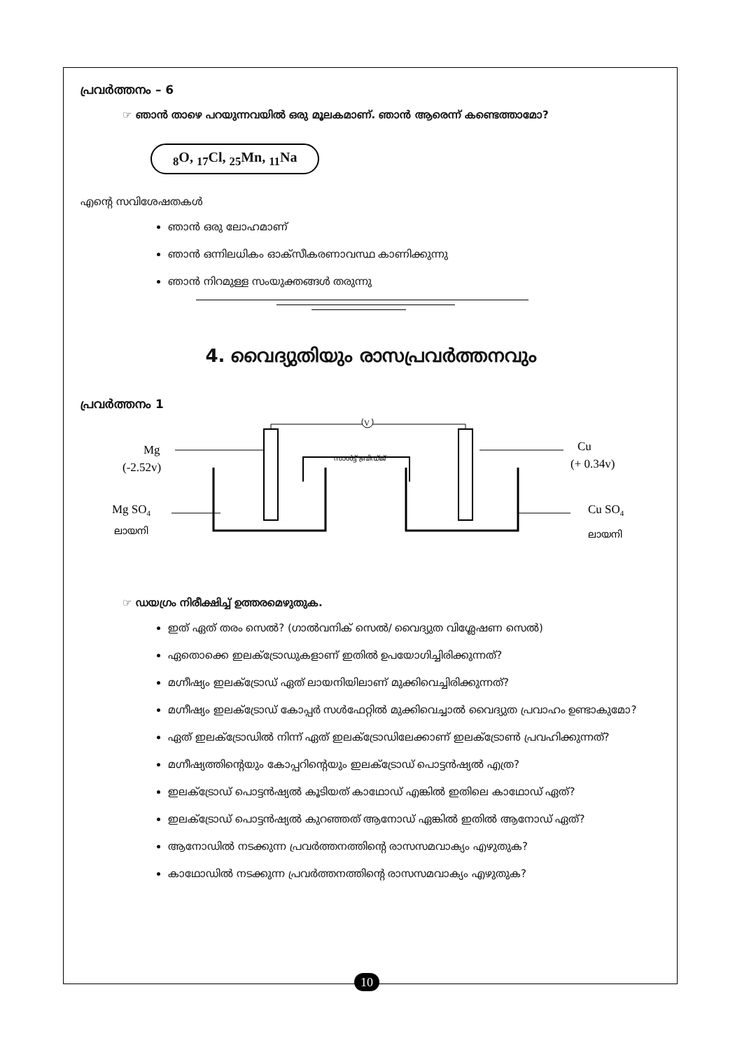പ്രവർത്തനം – 6
☞ ഞാൻ താഴെ പറയുന്നവയിൽ ഒരു മൂലകമാണ്. ഞാൻ ആരെന്ന് കണ്ടെത്താമോ?
<sub>8</sub>O, <sub>17</sub>Cl, <sub>25</sub>Mn, <sub>11</sub>Na
എന്റെ സവിശേഷതകൾ
ഞാൻ ഒരു ലോഹമാണ്
ഞാൻ ഒന്നിലധികം ഓക്സീകരണാവസ്ഥ കാണിക്കുന്നു
ഞാൻ നിറമുള്ള സംയുക്തങ്ങൾ തരുന്നു
4. വൈദ്യുതിയും രാസപ്രവർത്തനവും
പ്രവർത്തനം 1
Mg
(-2.52v)
Mg SO4
ലായനി
Cu
(+ 0.34v)
Cu SO4
ലായനി
V
സാൾട്ട് ബ്രിഡ്ജ്
☞ ഡയഗ്രം നിരീക്ഷിച്ച് ഉത്തരമെഴുതുക.
ഇത് ഏത് തരം സെൽ? (ഗാൽവനിക് സെൽ/ വൈദ്യുത വിശ്ലേഷണ സെൽ)
ഏതൊക്കെ ഇലക്ട്രോഡുകളാണ് ഇതിൽ ഉപയോഗിച്ചിരിക്കുന്നത്?
മഗ്നീഷ്യം ഇലക്ട്രോഡ് ഏത് ലായനിയിലാണ് മുക്കിവെച്ചിരിക്കുന്നത്?
മഗ്നീഷ്യം ഇലക്ട്രോഡ് കോപ്പർ സൾഫേറ്റിൽ മുക്കിവെച്ചാൽ വൈദ്യുത പ്രവാഹം ഉണ്ടാകുമോ?
ഏത് ഇലക്ട്രോഡിൽ നിന്ന് ഏത് ഇലക്ട്രോഡിലേക്കാണ് ഇലക്ട്രോൺ പ്രവഹിക്കുന്നത്?
മഗ്നീഷ്യത്തിന്റെയും കോപ്പറിന്റെയും ഇലക്ട്രോഡ് പൊട്ടൻഷ്യൽ എത്ര?
ഇലക്ട്രോഡ് പൊട്ടൻഷ്യൽ കൂടിയത് കാഥോഡ് എങ്കിൽ ഇതിലെ കാഥോഡ് ഏത്?
ഇലക്ട്രോഡ് പൊട്ടൻഷ്യൽ കുറഞ്ഞത് ആനോഡ് ഏങ്കിൽ ഇതിൽ ആനോഡ് ഏത്?
ആനോഡിൽ നടക്കുന്ന പ്രവർത്തനത്തിന്റെ രാസസമവാക്യം എഴുതുക?
കാഥോഡിൽ നടക്കുന്ന പ്രവർത്തനത്തിന്റെ രാസസമവാക്യം എഴുതുക?
10